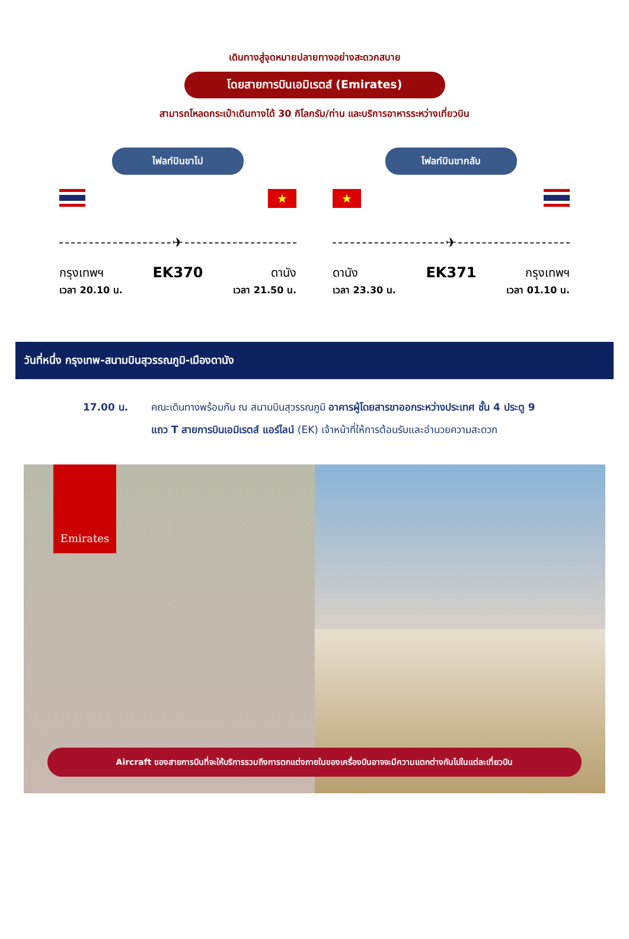เดินทางสู่จุดหมายปลายทางอย่างสะดวกสบาย
โดยสายการบินเอมิเรตส์ (Emirates)
สามารถโหลดกระเป๋าเดินทางได้ 30 กิโลกรัม/ท่าน และบริการอาหารระหว่างเที่ยวบิน
ไฟลท์บินขาไป
★
✈
กรุงเทพฯ
เวลา 20.10 น.
EK370
ดานัง
เวลา 21.50 น.
ไฟลท์บินขากลับ
★
✈
ดานัง
เวลา 23.30 น.
EK371
กรุงเทพฯ
เวลา 01.10 น.
วันที่หนึ่ง กรุงเทพ-สนามบินสุวรรณภูมิ-เมืองดานัง
17.00 น. คณะเดินทางพร้อมกัน ณ สนามบินสุวรรณภูมิ อาคารผู้โดยสารขาออกระหว่างประเทศ ชั้น 4 ประตู 9 แถว T สายการบินเอมิเรตส์ แอร์ไลน์ (EK) เจ้าหน้าที่ให้การต้อนรับและอำนวยความสะดวก
Emirates
Aircraft ของสายการบินที่จะให้บริการรวมถึงการตกแต่งภายในของเครื่องบินอาจจะมีความแตกต่างกันไปในแต่ละเที่ยวบิน